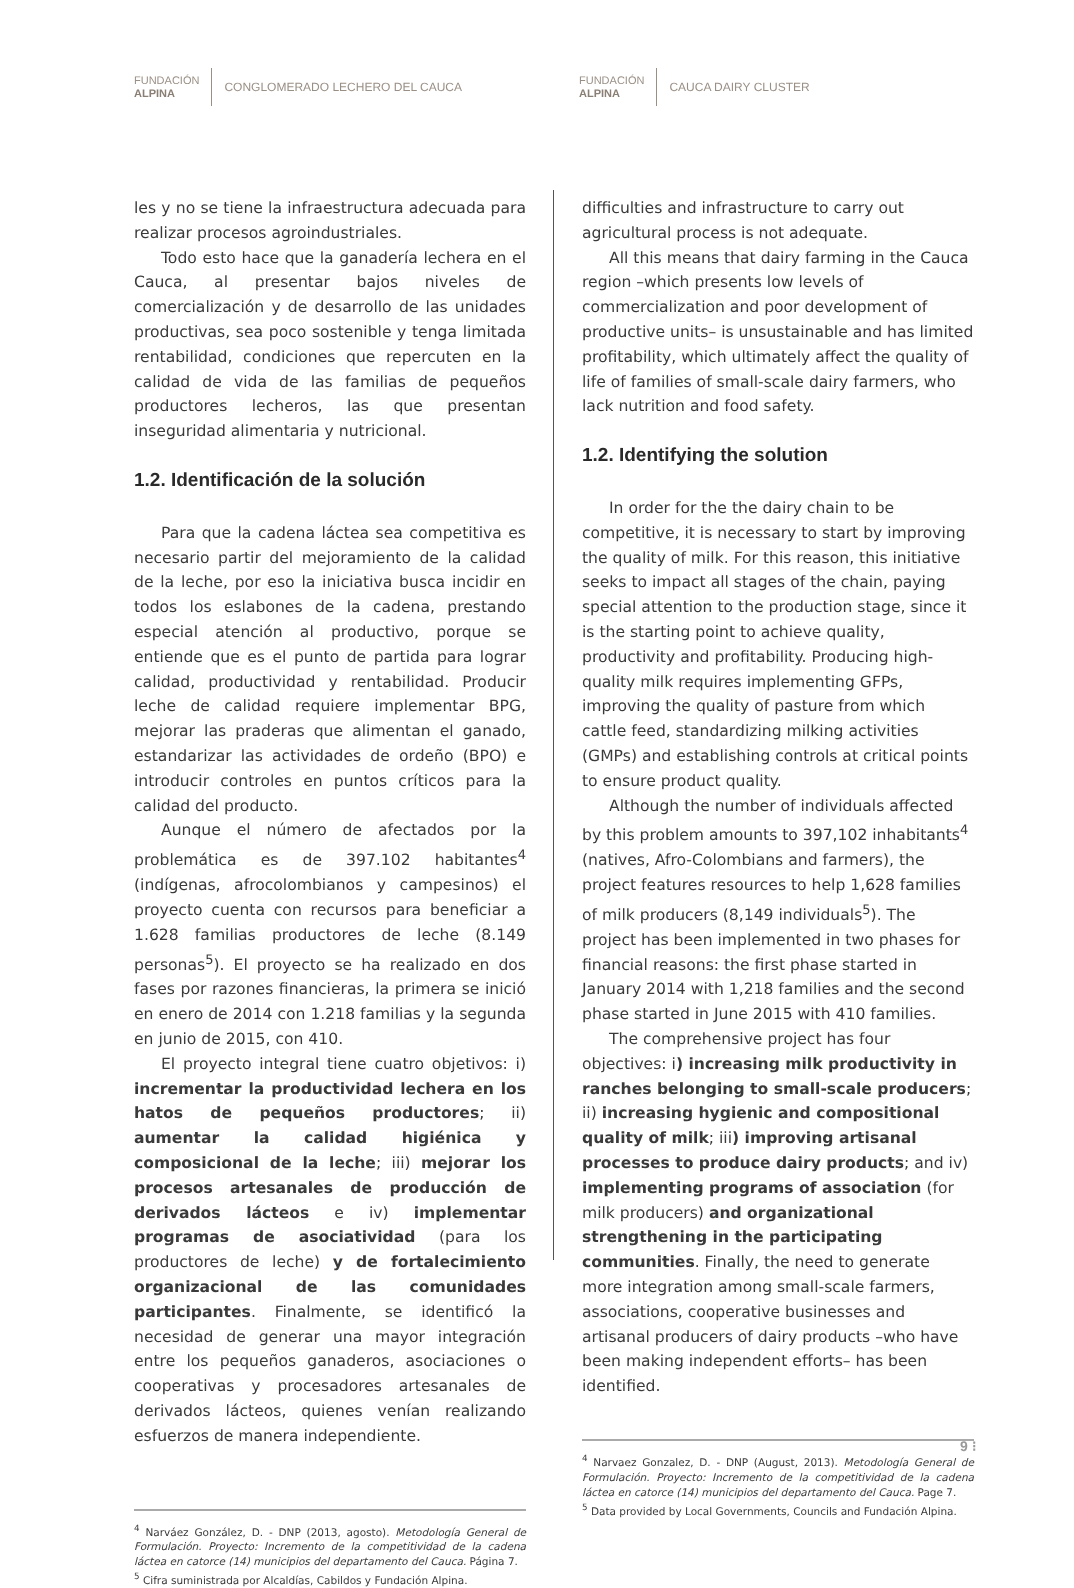FUNDACIÓN
ALPINA
CONGLOMERADO LECHERO DEL CAUCA
FUNDACIÓN
ALPINA
CAUCA DAIRY CLUSTER
les y no se tiene la infraestructura adecuada para realizar procesos agroindustriales.
Todo esto hace que la ganadería lechera en el Cauca, al presentar bajos niveles de comercialización y de desarrollo de las unidades productivas, sea poco sostenible y tenga limitada rentabilidad, condiciones que repercuten en la calidad de vida de las familias de pequeños productores lecheros, las que presentan inseguridad alimentaria y nutricional.
1.2. Identificación de la solución
Para que la cadena láctea sea competitiva es necesario partir del mejoramiento de la calidad de la leche, por eso la iniciativa busca incidir en todos los eslabones de la cadena, prestando especial atención al productivo, porque se entiende que es el punto de partida para lograr calidad, productividad y rentabilidad. Producir leche de calidad requiere implementar BPG, mejorar las praderas que alimentan el ganado, estandarizar las actividades de ordeño (BPO) e introducir controles en puntos críticos para la calidad del producto.
Aunque el número de afectados por la problemática es de 397.102 habitantes<sup>4</sup> (indígenas, afrocolombianos y campesinos) el proyecto cuenta con recursos para beneficiar a 1.628 familias productores de leche (8.149 personas<sup>5</sup>). El proyecto se ha realizado en dos fases por razones financieras, la primera se inició en enero de 2014 con 1.218 familias y la segunda en junio de 2015, con 410.
El proyecto integral tiene cuatro objetivos: i) incrementar la productividad lechera en los hatos de pequeños productores; ii) aumentar la calidad higiénica y composicional de la leche; iii) mejorar los procesos artesanales de producción de derivados lácteos e iv) implementar programas de asociatividad (para los productores de leche) y de fortalecimiento organizacional de las comunidades participantes. Finalmente, se identificó la necesidad de generar una mayor integración entre los pequeños ganaderos, asociaciones o cooperativas y procesadores artesanales de derivados lácteos, quienes venían realizando esfuerzos de manera independiente.
<sup>4</sup> Narváez González, D. - DNP (2013, agosto). Metodología General de Formulación. Proyecto: Incremento de la competitividad de la cadena láctea en catorce (14) municipios del departamento del Cauca. Página 7.
<sup>5</sup> Cifra suministrada por Alcaldías, Cabildos y Fundación Alpina.
difficulties and infrastructure to carry out agricultural process is not adequate.
All this means that dairy farming in the Cauca region –which presents low levels of commercialization and poor development of productive units– is unsustainable and has limited profitability, which ultimately affect the quality of life of families of small-scale dairy farmers, who lack nutrition and food safety.
1.2. Identifying the solution
In order for the the dairy chain to be competitive, it is necessary to start by improving the quality of milk. For this reason, this initiative seeks to impact all stages of the chain, paying special attention to the production stage, since it is the starting point to achieve quality, productivity and profitability. Producing high-quality milk requires implementing GFPs, improving the quality of pasture from which cattle feed, standardizing milking activities (GMPs) and establishing controls at critical points to ensure product quality.
Although the number of individuals affected by this problem amounts to 397,102 inhabitants<sup>4</sup> (natives, Afro-Colombians and farmers), the project features resources to help 1,628 families of milk producers (8,149 individuals<sup>5</sup>). The project has been implemented in two phases for financial reasons: the first phase started in January 2014 with 1,218 families and the second phase started in June 2015 with 410 families.
The comprehensive project has four objectives: i) increasing milk productivity in ranches belonging to small-scale producers; ii) increasing hygienic and compositional quality of milk; iii) improving artisanal processes to produce dairy products; and iv) implementing programs of association (for milk producers) and organizational strengthening in the participating communities. Finally, the need to generate more integration among small-scale farmers, associations, cooperative businesses and artisanal producers of dairy products –who have been making independent efforts– has been identified.
<sup>4</sup> Narvaez Gonzalez, D. - DNP (August, 2013). Metodología General de Formulación. Proyecto: Incremento de la competitividad de la cadena láctea en catorce (14) municipios del departamento del Cauca. Page 7.
<sup>5</sup> Data provided by Local Governments, Councils and Fundación Alpina.
9 ⁝